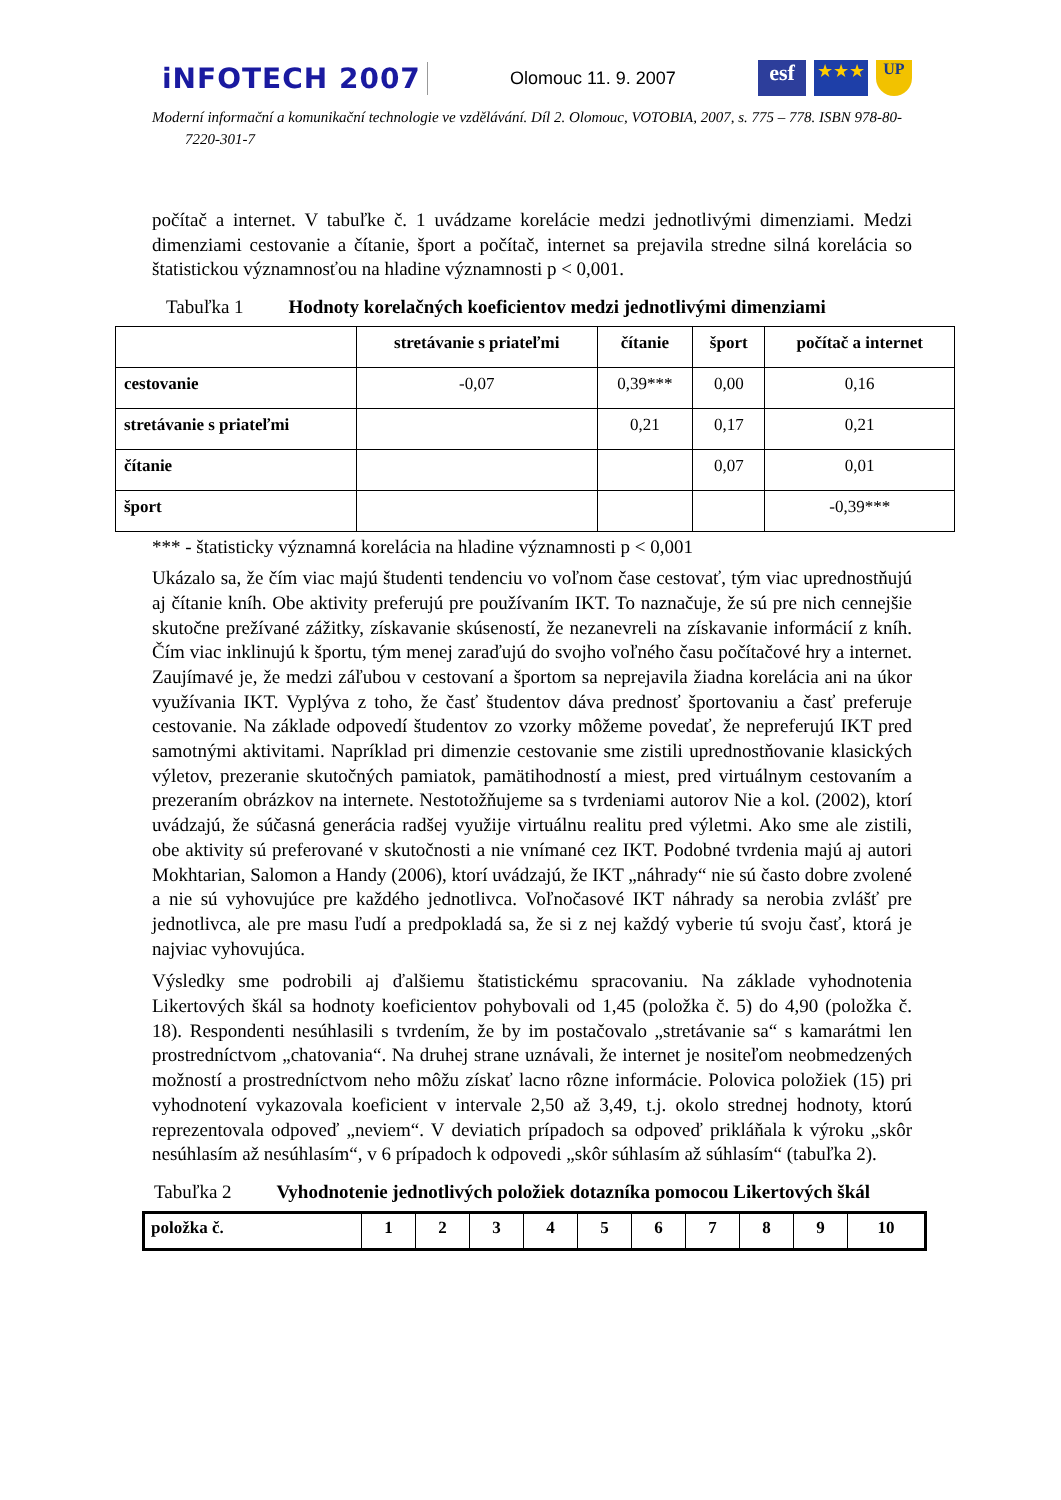iNFOTECH 2007 Olomouc 11. 9. 2007 esf ★★★ UP
Moderní informační a komunikační technologie ve vzdělávání. Díl 2. Olomouc, VOTOBIA, 2007, s. 775 – 778. ISBN 978-80-7220-301-7
počítač a internet. V tabuľke č. 1 uvádzame korelácie medzi jednotlivými dimenziami. Medzi dimenziami cestovanie a čítanie, šport a počítač, internet sa prejavila stredne silná korelácia so štatistickou významnosťou na hladine významnosti p < 0,001.
Tabuľka 1 Hodnoty korelačných koeficientov medzi jednotlivými dimenziami
| | stretávanie s priateľmi | čítanie | šport | počítač a internet |
| --- | --- | --- | --- | --- |
| cestovanie | -0,07 | 0,39*** | 0,00 | 0,16 |
| stretávanie s priateľmi | | 0,21 | 0,17 | 0,21 |
| čítanie | | | 0,07 | 0,01 |
| šport | | | | -0,39*** |
*** - štatisticky významná korelácia na hladine významnosti p < 0,001
Ukázalo sa, že čím viac majú študenti tendenciu vo voľnom čase cestovať, tým viac uprednostňujú aj čítanie kníh. Obe aktivity preferujú pre používaním IKT. To naznačuje, že sú pre nich cennejšie skutočne prežívané zážitky, získavanie skúseností, že nezanevreli na získavanie informácií z kníh. Čím viac inklinujú k športu, tým menej zaraďujú do svojho voľného času počítačové hry a internet. Zaujímavé je, že medzi záľubou v cestovaní a športom sa neprejavila žiadna korelácia ani na úkor využívania IKT. Vyplýva z toho, že časť študentov dáva prednosť športovaniu a časť preferuje cestovanie. Na základe odpovedí študentov zo vzorky môžeme povedať, že nepreferujú IKT pred samotnými aktivitami. Napríklad pri dimenzie cestovanie sme zistili uprednostňovanie klasických výletov, prezeranie skutočných pamiatok, pamätihodností a miest, pred virtuálnym cestovaním a prezeraním obrázkov na internete. Nestotožňujeme sa s tvrdeniami autorov Nie a kol. (2002), ktorí uvádzajú, že súčasná generácia radšej využije virtuálnu realitu pred výletmi. Ako sme ale zistili, obe aktivity sú preferované v skutočnosti a nie vnímané cez IKT. Podobné tvrdenia majú aj autori Mokhtarian, Salomon a Handy (2006), ktorí uvádzajú, že IKT „náhrady“ nie sú často dobre zvolené a nie sú vyhovujúce pre každého jednotlivca. Voľnočasové IKT náhrady sa nerobia zvlášť pre jednotlivca, ale pre masu ľudí a predpokladá sa, že si z nej každý vyberie tú svoju časť, ktorá je najviac vyhovujúca.
Výsledky sme podrobili aj ďalšiemu štatistickému spracovaniu. Na základe vyhodnotenia Likertových škál sa hodnoty koeficientov pohybovali od 1,45 (položka č. 5) do 4,90 (položka č. 18). Respondenti nesúhlasili s tvrdením, že by im postačovalo „stretávanie sa“ s kamarátmi len prostredníctvom „chatovania“. Na druhej strane uznávali, že internet je nositeľom neobmedzených možností a prostredníctvom neho môžu získať lacno rôzne informácie. Polovica položiek (15) pri vyhodnotení vykazovala koeficient v intervale 2,50 až 3,49, t.j. okolo strednej hodnoty, ktorú reprezentovala odpoveď „neviem“. V deviatich prípadoch sa odpoveď prikláňala k výroku „skôr nesúhlasím až nesúhlasím“, v 6 prípadoch k odpovedi „skôr súhlasím až súhlasím“ (tabuľka 2).
Tabuľka 2 Vyhodnotenie jednotlivých položiek dotazníka pomocou Likertových škál
| položka č. | 1 | 2 | 3 | 4 | 5 | 6 | 7 | 8 | 9 | 10 |
| --- | --- | --- | --- | --- | --- | --- | --- | --- | --- | --- |